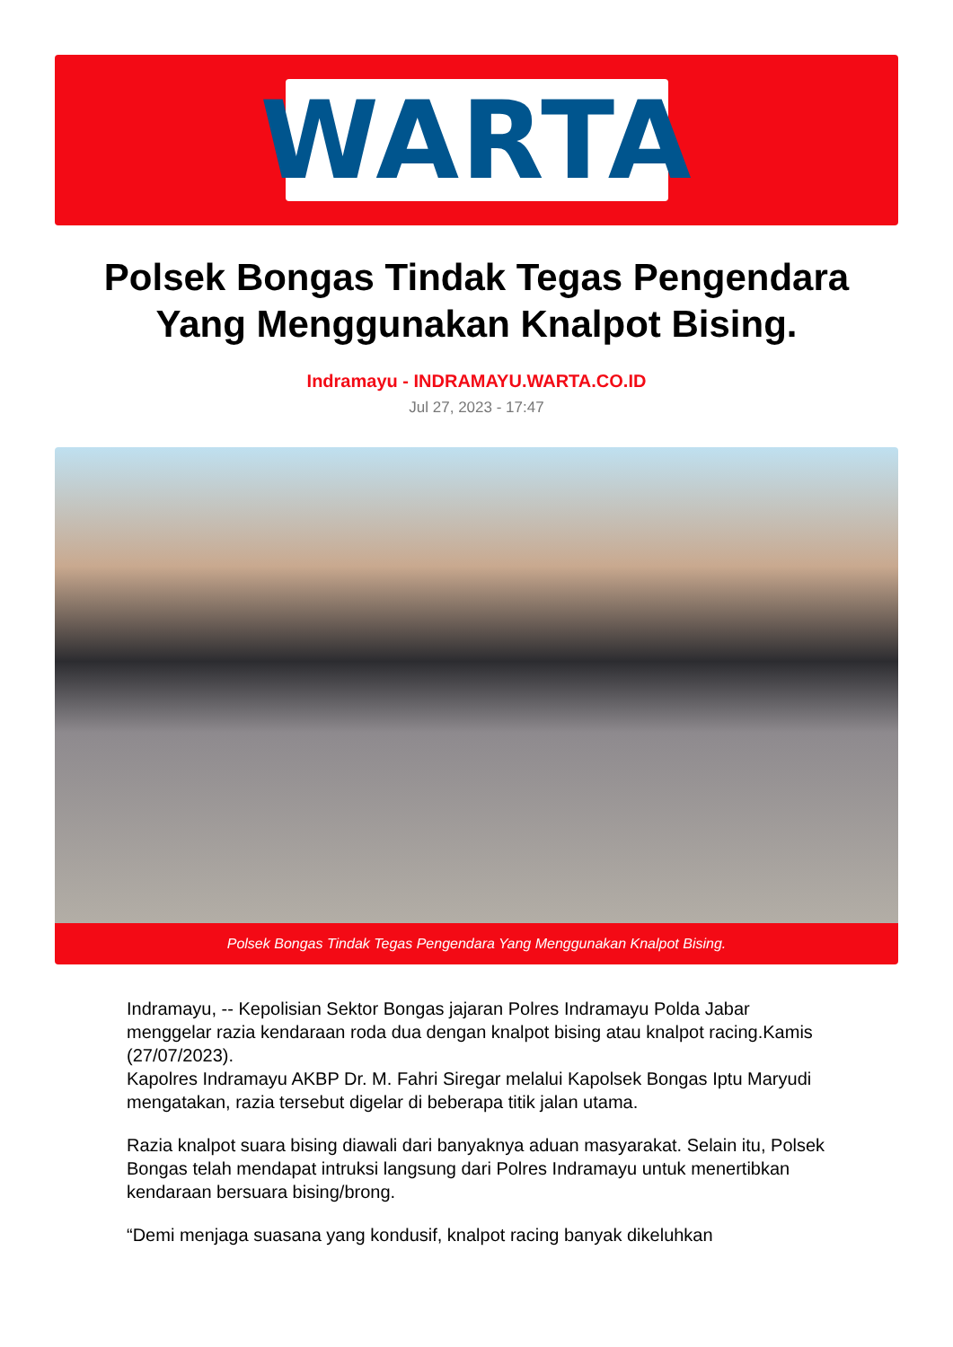WARTA
Polsek Bongas Tindak Tegas Pengendara Yang Menggunakan Knalpot Bising.
Indramayu - INDRAMAYU.WARTA.CO.ID
Jul 27, 2023 - 17:47
Polsek Bongas Tindak Tegas Pengendara Yang Menggunakan Knalpot Bising.
Indramayu, -- Kepolisian Sektor Bongas jajaran Polres Indramayu Polda Jabar menggelar razia kendaraan roda dua dengan knalpot bising atau knalpot racing.Kamis (27/07/2023).
Kapolres Indramayu AKBP Dr. M. Fahri Siregar melalui Kapolsek Bongas Iptu Maryudi mengatakan, razia tersebut digelar di beberapa titik jalan utama.
Razia knalpot suara bising diawali dari banyaknya aduan masyarakat. Selain itu, Polsek Bongas telah mendapat intruksi langsung dari Polres Indramayu untuk menertibkan kendaraan bersuara bising/brong.
“Demi menjaga suasana yang kondusif, knalpot racing banyak dikeluhkan